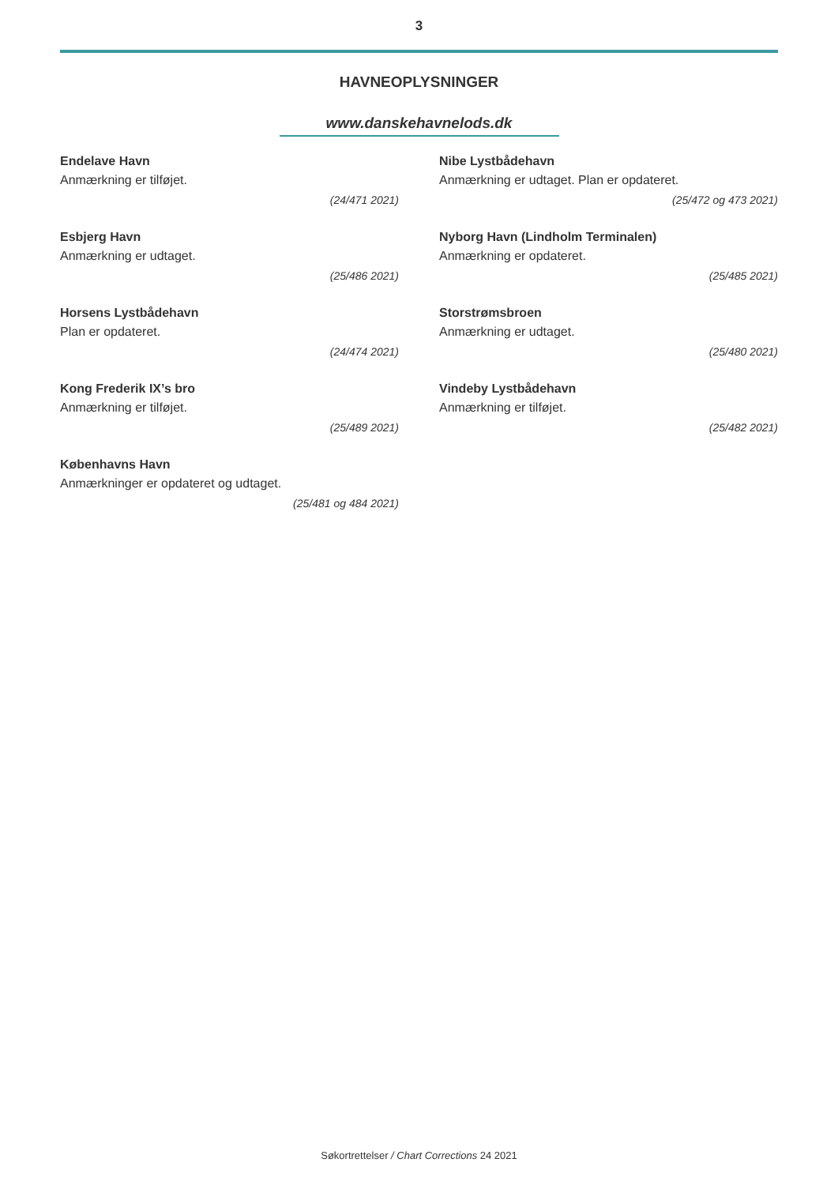3
HAVNEOPLYSNINGER
www.danskehavnelods.dk
Endelave Havn
Anmærkning er tilføjet.
(24/471 2021)
Esbjerg Havn
Anmærkning er udtaget.
(25/486 2021)
Horsens Lystbådehavn
Plan er opdateret.
(24/474 2021)
Kong Frederik IX’s bro
Anmærkning er tilføjet.
(25/489 2021)
Københavns Havn
Anmærkninger er opdateret og udtaget.
(25/481 og 484 2021)
Nibe Lystbådehavn
Anmærkning er udtaget. Plan er opdateret.
(25/472 og 473 2021)
Nyborg Havn (Lindholm Terminalen)
Anmærkning er opdateret.
(25/485 2021)
Storstrømsbroen
Anmærkning er udtaget.
(25/480 2021)
Vindeby Lystbådehavn
Anmærkning er tilføjet.
(25/482 2021)
Søkortrettelser / Chart Corrections 24 2021